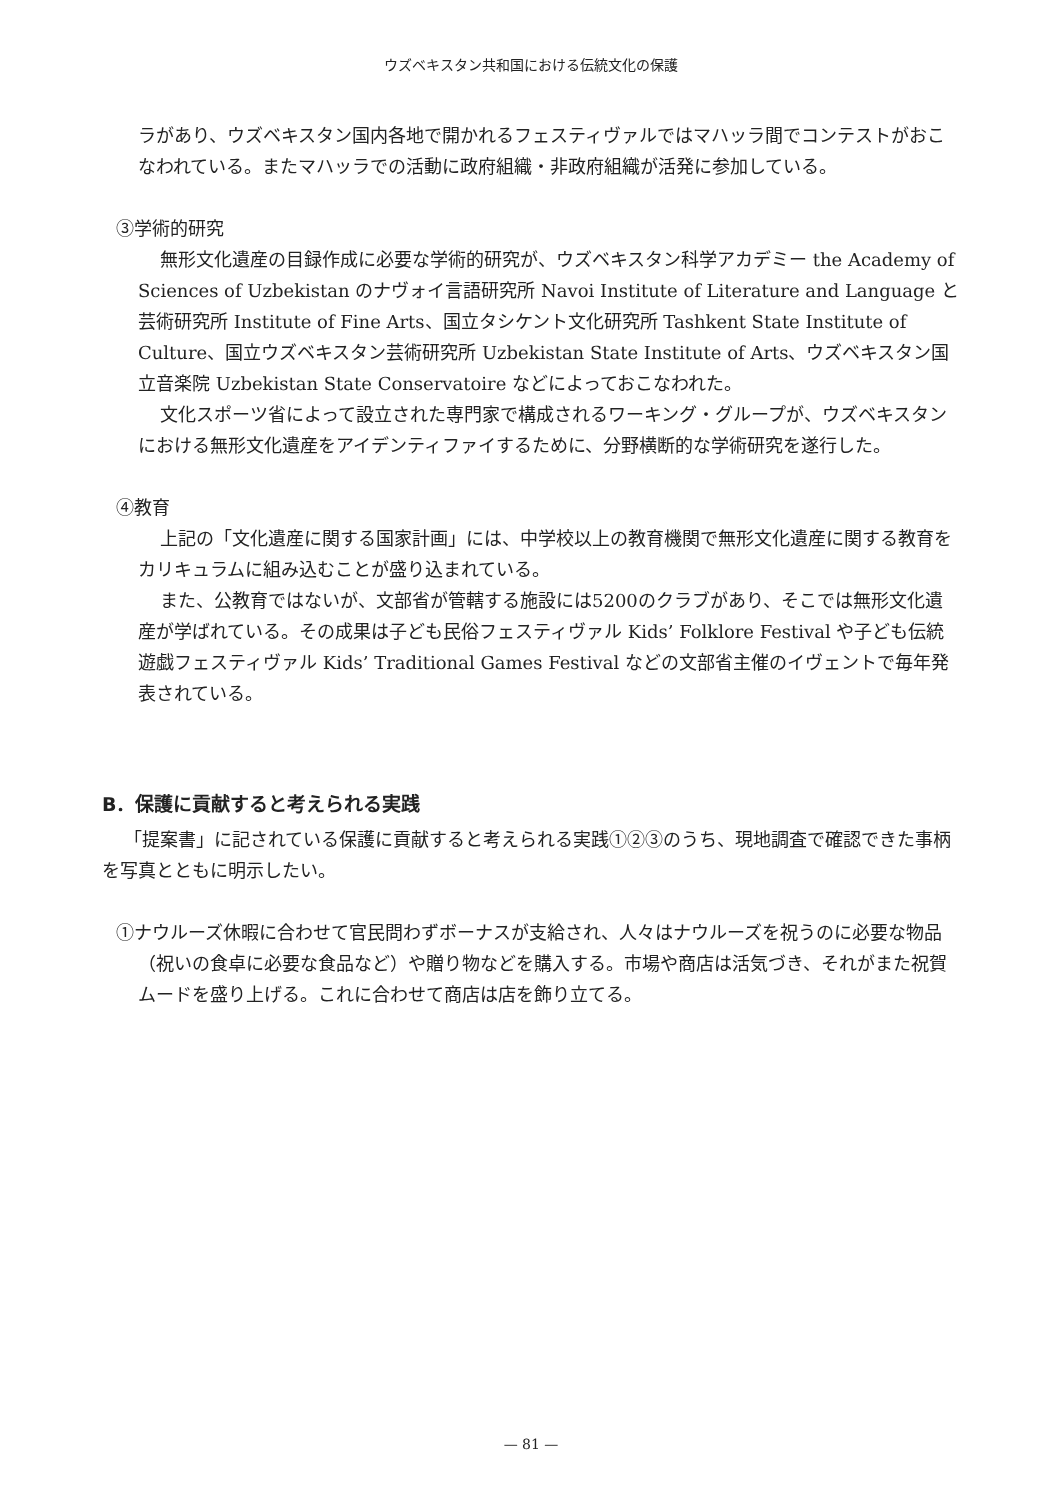ウズベキスタン共和国における伝統文化の保護
ラがあり、ウズベキスタン国内各地で開かれるフェスティヴァルではマハッラ間でコンテストがおこなわれている。またマハッラでの活動に政府組織・非政府組織が活発に参加している。
③学術的研究
無形文化遺産の目録作成に必要な学術的研究が、ウズベキスタン科学アカデミー the Academy of Sciences of Uzbekistan のナヴォイ言語研究所 Navoi Institute of Literature and Language と芸術研究所 Institute of Fine Arts、国立タシケント文化研究所 Tashkent State Institute of Culture、国立ウズベキスタン芸術研究所 Uzbekistan State Institute of Arts、ウズベキスタン国立音楽院 Uzbekistan State Conservatoire などによっておこなわれた。
文化スポーツ省によって設立された専門家で構成されるワーキング・グループが、ウズベキスタンにおける無形文化遺産をアイデンティファイするために、分野横断的な学術研究を遂行した。
④教育
上記の「文化遺産に関する国家計画」には、中学校以上の教育機関で無形文化遺産に関する教育をカリキュラムに組み込むことが盛り込まれている。
また、公教育ではないが、文部省が管轄する施設には5200のクラブがあり、そこでは無形文化遺産が学ばれている。その成果は子ども民俗フェスティヴァル Kids’ Folklore Festival や子ども伝統遊戯フェスティヴァル Kids’ Traditional Games Festival などの文部省主催のイヴェントで毎年発表されている。
B．保護に貢献すると考えられる実践
「提案書」に記されている保護に貢献すると考えられる実践①②③のうち、現地調査で確認できた事柄を写真とともに明示したい。
①ナウルーズ休暇に合わせて官民問わずボーナスが支給され、人々はナウルーズを祝うのに必要な物品（祝いの食卓に必要な食品など）や贈り物などを購入する。市場や商店は活気づき、それがまた祝賀ムードを盛り上げる。これに合わせて商店は店を飾り立てる。
— 81 —